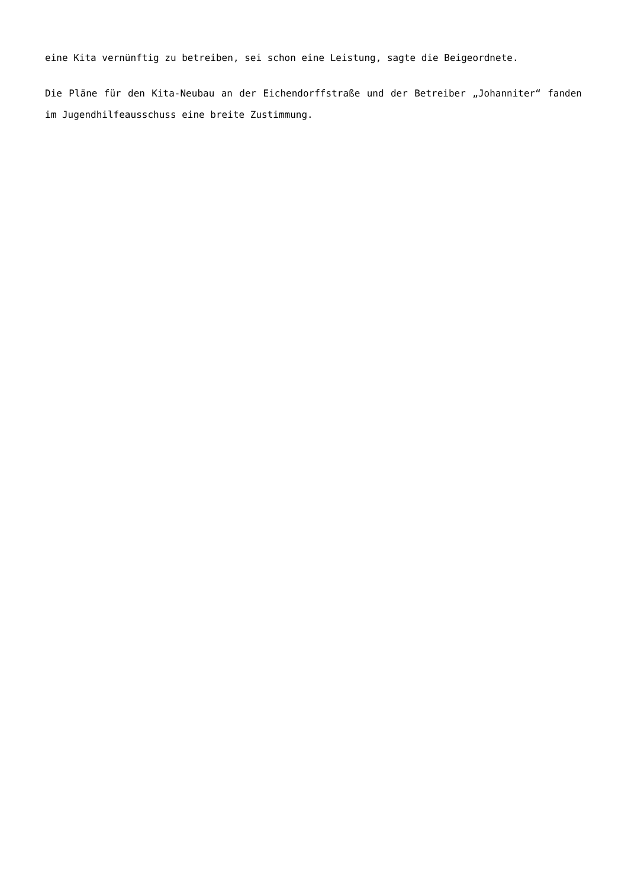eine Kita vernünftig zu betreiben, sei schon eine Leistung, sagte die Beigeordnete.
Die Pläne für den Kita-Neubau an der Eichendorffstraße und der Betreiber „Johanniter“ fanden im Jugendhilfeausschuss eine breite Zustimmung.